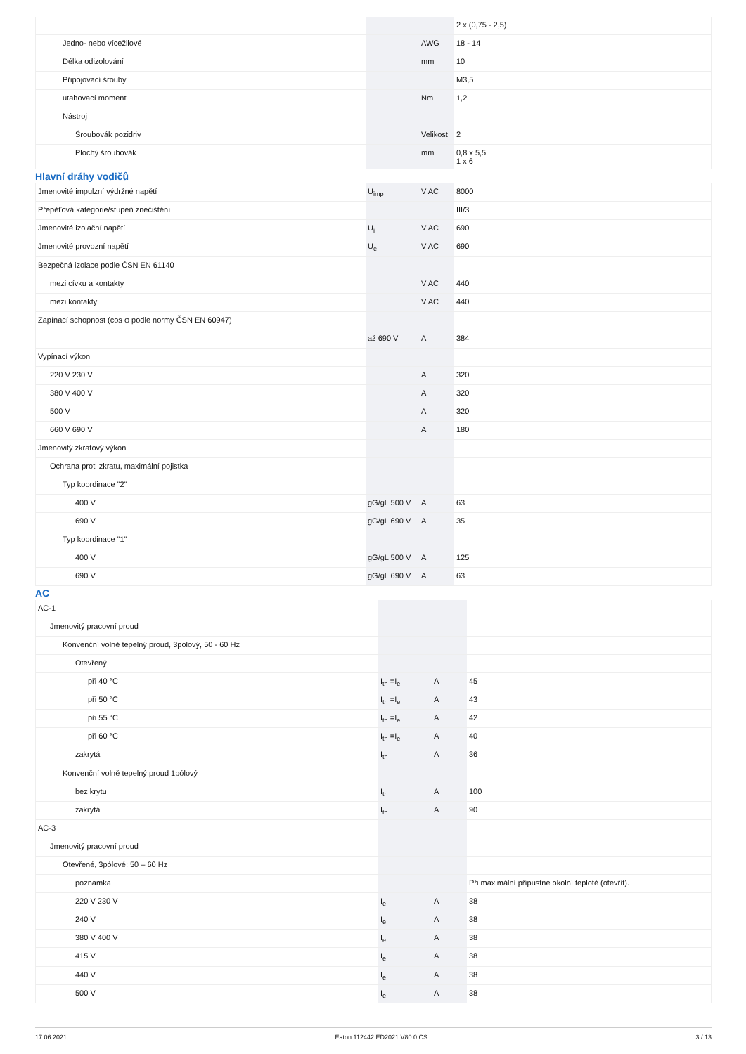| | | | 2 x (0,75 - 2,5) |
| Jedno- nebo vícežilové | | AWG | 18 - 14 |
| Délka odizolování | | mm | 10 |
| Připojovací šrouby | | | M3,5 |
| utahovací moment | | Nm | 1,2 |
| Nástroj | | | |
| Šroubovák pozidriv | | Velikost | 2 |
| Plochý šroubovák | | mm | 0,8 x 5,5 1 x 6 |
Hlavní dráhy vodičů
| Jmenovité impulzní výdržné napětí | U<sub>imp</sub> | V AC | 8000 |
| Přepěťová kategorie/stupeň znečištění | | | III/3 |
| Jmenovité izolační napětí | U<sub>i</sub> | V AC | 690 |
| Jmenovité provozní napětí | U<sub>e</sub> | V AC | 690 |
| Bezpečná izolace podle ČSN EN 61140 | | | |
| mezi cívku a kontakty | | V AC | 440 |
| mezi kontakty | | V AC | 440 |
| Zapínací schopnost (cos φ podle normy ČSN EN 60947) | | | |
| | až 690 V | A | 384 |
| Vypínací výkon | | | |
| 220 V 230 V | | A | 320 |
| 380 V 400 V | | A | 320 |
| 500 V | | A | 320 |
| 660 V 690 V | | A | 180 |
| Jmenovitý zkratový výkon | | | |
| Ochrana proti zkratu, maximální pojistka | | | |
| Typ koordinace "2" | | | |
| 400 V | gG/gL 500 V | A | 63 |
| 690 V | gG/gL 690 V | A | 35 |
| Typ koordinace "1" | | | |
| 400 V | gG/gL 500 V | A | 125 |
| 690 V | gG/gL 690 V | A | 63 |
AC
| AC-1 | | | |
| Jmenovitý pracovní proud | | | |
| Konvenční volně tepelný proud, 3pólový, 50 - 60 Hz | | | |
| Otevřený | | | |
| při 40 °C | I<sub>th</sub> =I<sub>e</sub> | A | 45 |
| při 50 °C | I<sub>th</sub> =I<sub>e</sub> | A | 43 |
| při 55 °C | I<sub>th</sub> =I<sub>e</sub> | A | 42 |
| při 60 °C | I<sub>th</sub> =I<sub>e</sub> | A | 40 |
| zakrytá | I<sub>th</sub> | A | 36 |
| Konvenční volně tepelný proud 1pólový | | | |
| bez krytu | I<sub>th</sub> | A | 100 |
| zakrytá | I<sub>th</sub> | A | 90 |
| AC-3 | | | |
| Jmenovitý pracovní proud | | | |
| Otevřené, 3pólové: 50 – 60 Hz | | | |
| poznámka | | | Při maximální přípustné okolní teplotě (otevřít). |
| 220 V 230 V | I<sub>e</sub> | A | 38 |
| 240 V | I<sub>e</sub> | A | 38 |
| 380 V 400 V | I<sub>e</sub> | A | 38 |
| 415 V | I<sub>e</sub> | A | 38 |
| 440 V | I<sub>e</sub> | A | 38 |
| 500 V | I<sub>e</sub> | A | 38 |
17.06.2021 Eaton 112442 ED2021 V80.0 CS 3 / 13